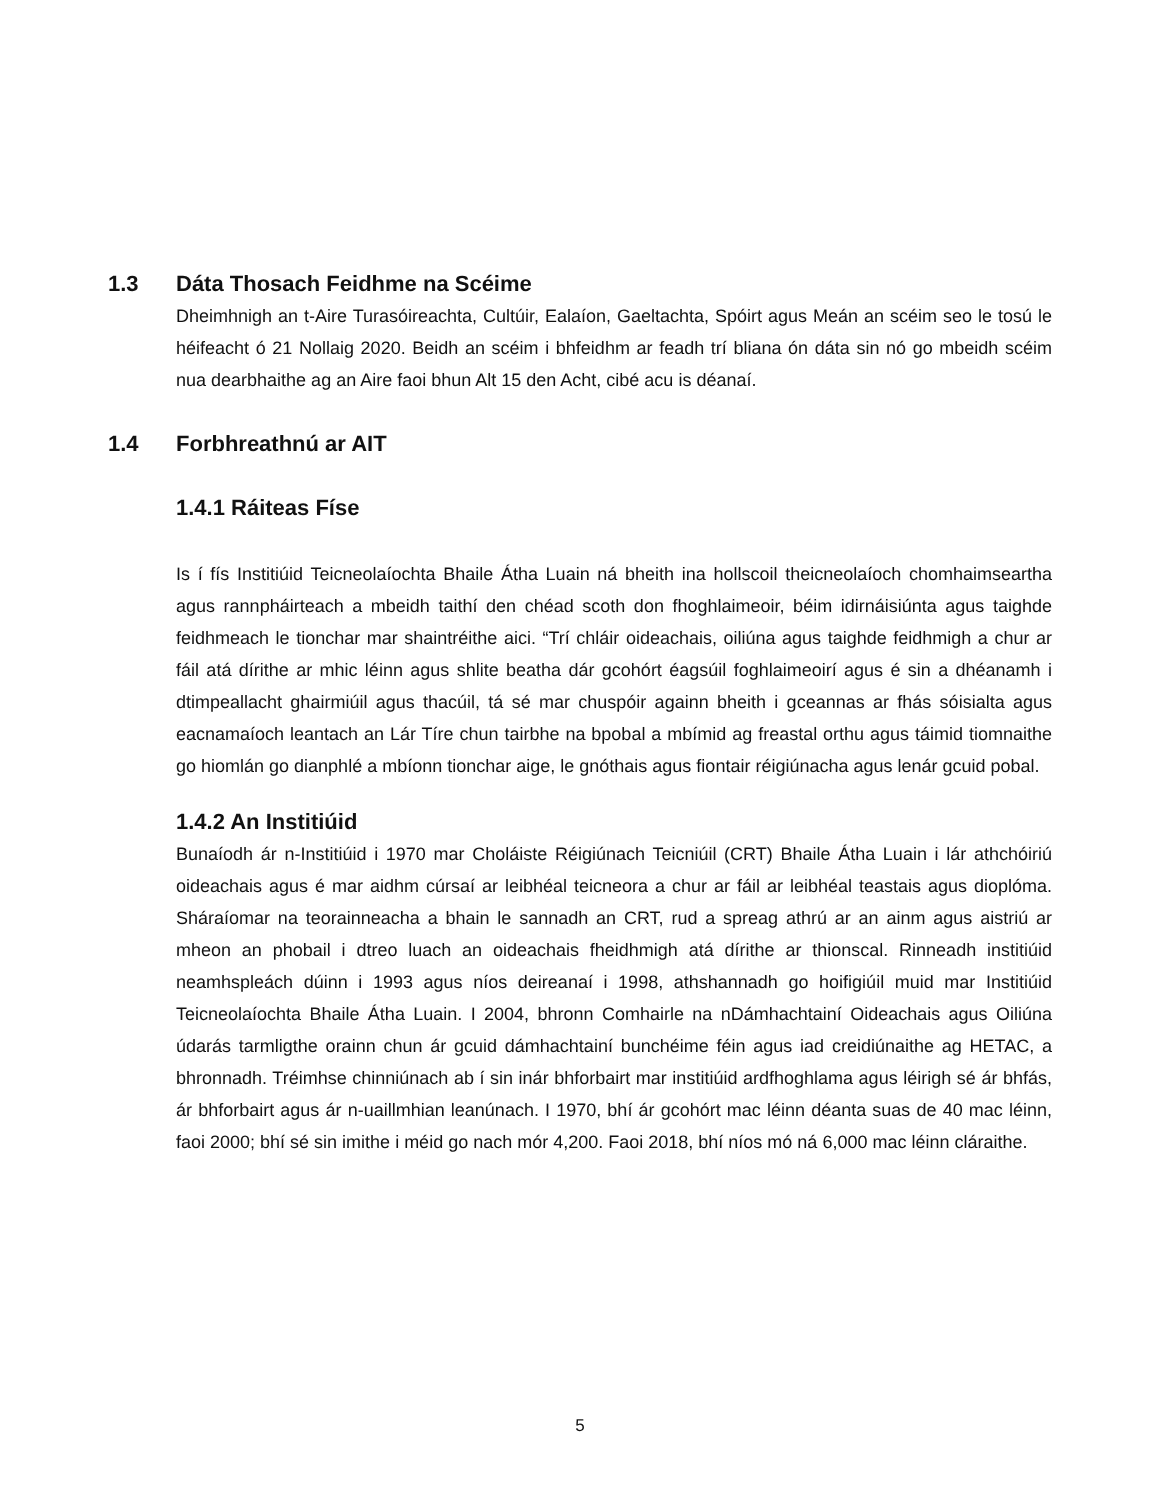1.3 Dáta Thosach Feidhme na Scéime
Dheimhnigh an t-Aire Turasóireachta, Cultúir, Ealaíon, Gaeltachta, Spóirt agus Meán an scéim seo le tosú le héifeacht ó 21 Nollaig 2020. Beidh an scéim i bhfeidhm ar feadh trí bliana ón dáta sin nó go mbeidh scéim nua dearbhaithe ag an Aire faoi bhun Alt 15 den Acht, cibé acu is déanaí.
1.4 Forbhreathnú ar AIT
1.4.1 Ráiteas Físe
Is í fís Institiúid Teicneolaíochta Bhaile Átha Luain ná bheith ina hollscoil theicneolaíoch chomhaimseartha agus rannpháirteach a mbeidh taithí den chéad scoth don fhoghlaimeoir, béim idirnáisiúnta agus taighde feidhmeach le tionchar mar shaintréithe aici. “Trí chláir oideachais, oiliúna agus taighde feidhmigh a chur ar fáil atá dírithe ar mhic léinn agus shlite beatha dár gcohórt éagsúil foghlaimeoirí agus é sin a dhéanamh i dtimpeallacht ghairmiúil agus thacúil, tá sé mar chuspóir againn bheith i gceannas ar fhás sóisialta agus eacnamaíoch leantach an Lár Tíre chun tairbhe na bpobal a mbímid ag freastal orthu agus táimid tiomnaithe go hiomlán go dianphlé a mbíonn tionchar aige, le gnóthais agus fiontair réigiúnacha agus lenár gcuid pobal.
1.4.2 An Institiúid
Bunaíodh ár n-Institiúid i 1970 mar Choláiste Réigiúnach Teicniúil (CRT) Bhaile Átha Luain i lár athchóiriú oideachais agus é mar aidhm cúrsaí ar leibhéal teicneora a chur ar fáil ar leibhéal teastais agus dioplóma. Sháraíomar na teorainneacha a bhain le sannadh an CRT, rud a spreag athrú ar an ainm agus aistriú ar mheon an phobail i dtreo luach an oideachais fheidhmigh atá dírithe ar thionscal. Rinneadh institiúid neamhspleách dúinn i 1993 agus níos deireanaí i 1998, athshannadh go hoifigiúil muid mar Institiúid Teicneolaíochta Bhaile Átha Luain. I 2004, bhronn Comhairle na nDámhachtainí Oideachais agus Oiliúna údarás tarmligthe orainn chun ár gcuid dámhachtainí bunchéime féin agus iad creidiúnaithe ag HETAC, a bhronnadh. Tréimhse chinniúnach ab í sin inár bhforbairt mar institiúid ardfhoghlama agus léirigh sé ár bhfás, ár bhforbairt agus ár n-uaillmhian leanúnach. I 1970, bhí ár gcohórt mac léinn déanta suas de 40 mac léinn, faoi 2000; bhí sé sin imithe i méid go nach mór 4,200. Faoi 2018, bhí níos mó ná 6,000 mac léinn cláraithe.
5